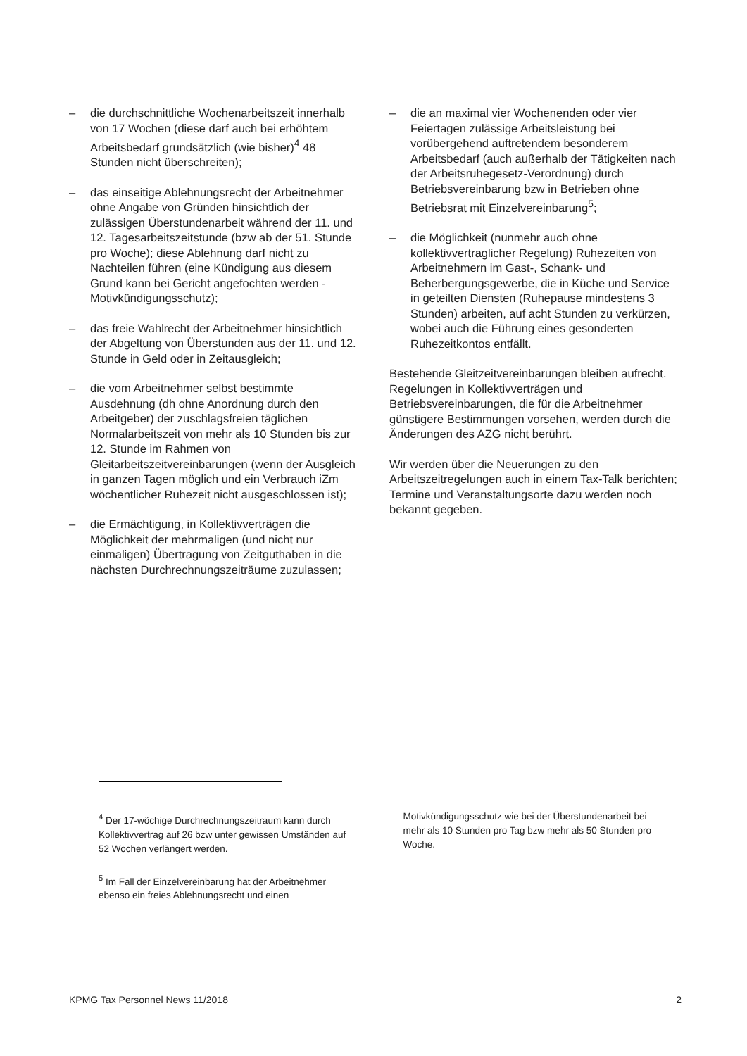– die durchschnittliche Wochenarbeitszeit innerhalb von 17 Wochen (diese darf auch bei erhöhtem Arbeitsbedarf grundsätzlich (wie bisher)<sup>4</sup> 48 Stunden nicht überschreiten);
– das einseitige Ablehnungsrecht der Arbeitnehmer ohne Angabe von Gründen hinsichtlich der zulässigen Überstundenarbeit während der 11. und 12. Tagesarbeitszeitstunde (bzw ab der 51. Stunde pro Woche); diese Ablehnung darf nicht zu Nachteilen führen (eine Kündigung aus diesem Grund kann bei Gericht angefochten werden - Motivkündigungsschutz);
– das freie Wahlrecht der Arbeitnehmer hinsichtlich der Abgeltung von Überstunden aus der 11. und 12. Stunde in Geld oder in Zeitausgleich;
– die vom Arbeitnehmer selbst bestimmte Ausdehnung (dh ohne Anordnung durch den Arbeitgeber) der zuschlagsfreien täglichen Normalarbeitszeit von mehr als 10 Stunden bis zur 12. Stunde im Rahmen von Gleitarbeitszeitvereinbarungen (wenn der Ausgleich in ganzen Tagen möglich und ein Verbrauch iZm wöchentlicher Ruhezeit nicht ausgeschlossen ist);
– die Ermächtigung, in Kollektivverträgen die Möglichkeit der mehrmaligen (und nicht nur einmaligen) Übertragung von Zeitguthaben in die nächsten Durchrechnungszeiträume zuzulassen;
– die an maximal vier Wochenenden oder vier Feiertagen zulässige Arbeitsleistung bei vorübergehend auftretendem besonderem Arbeitsbedarf (auch außerhalb der Tätigkeiten nach der Arbeitsruhegesetz-Verordnung) durch Betriebsvereinbarung bzw in Betrieben ohne Betriebsrat mit Einzelvereinbarung<sup>5</sup>;
– die Möglichkeit (nunmehr auch ohne kollektivvertraglicher Regelung) Ruhezeiten von Arbeitnehmern im Gast-, Schank- und Beherbergungsgewerbe, die in Küche und Service in geteilten Diensten (Ruhepause mindestens 3 Stunden) arbeiten, auf acht Stunden zu verkürzen, wobei auch die Führung eines gesonderten Ruhezeitkontos entfällt.
Bestehende Gleitzeitvereinbarungen bleiben aufrecht. Regelungen in Kollektivverträgen und Betriebsvereinbarungen, die für die Arbeitnehmer günstigere Bestimmungen vorsehen, werden durch die Änderungen des AZG nicht berührt.
Wir werden über die Neuerungen zu den Arbeitszeitregelungen auch in einem Tax-Talk berichten; Termine und Veranstaltungsorte dazu werden noch bekannt gegeben.
<sup>4</sup> Der 17-wöchige Durchrechnungszeitraum kann durch Kollektivvertrag auf 26 bzw unter gewissen Umständen auf 52 Wochen verlängert werden.
<sup>5</sup> Im Fall der Einzelvereinbarung hat der Arbeitnehmer ebenso ein freies Ablehnungsrecht und einen
Motivkündigungsschutz wie bei der Überstundenarbeit bei mehr als 10 Stunden pro Tag bzw mehr als 50 Stunden pro Woche.
KPMG Tax Personnel News 11/2018 2